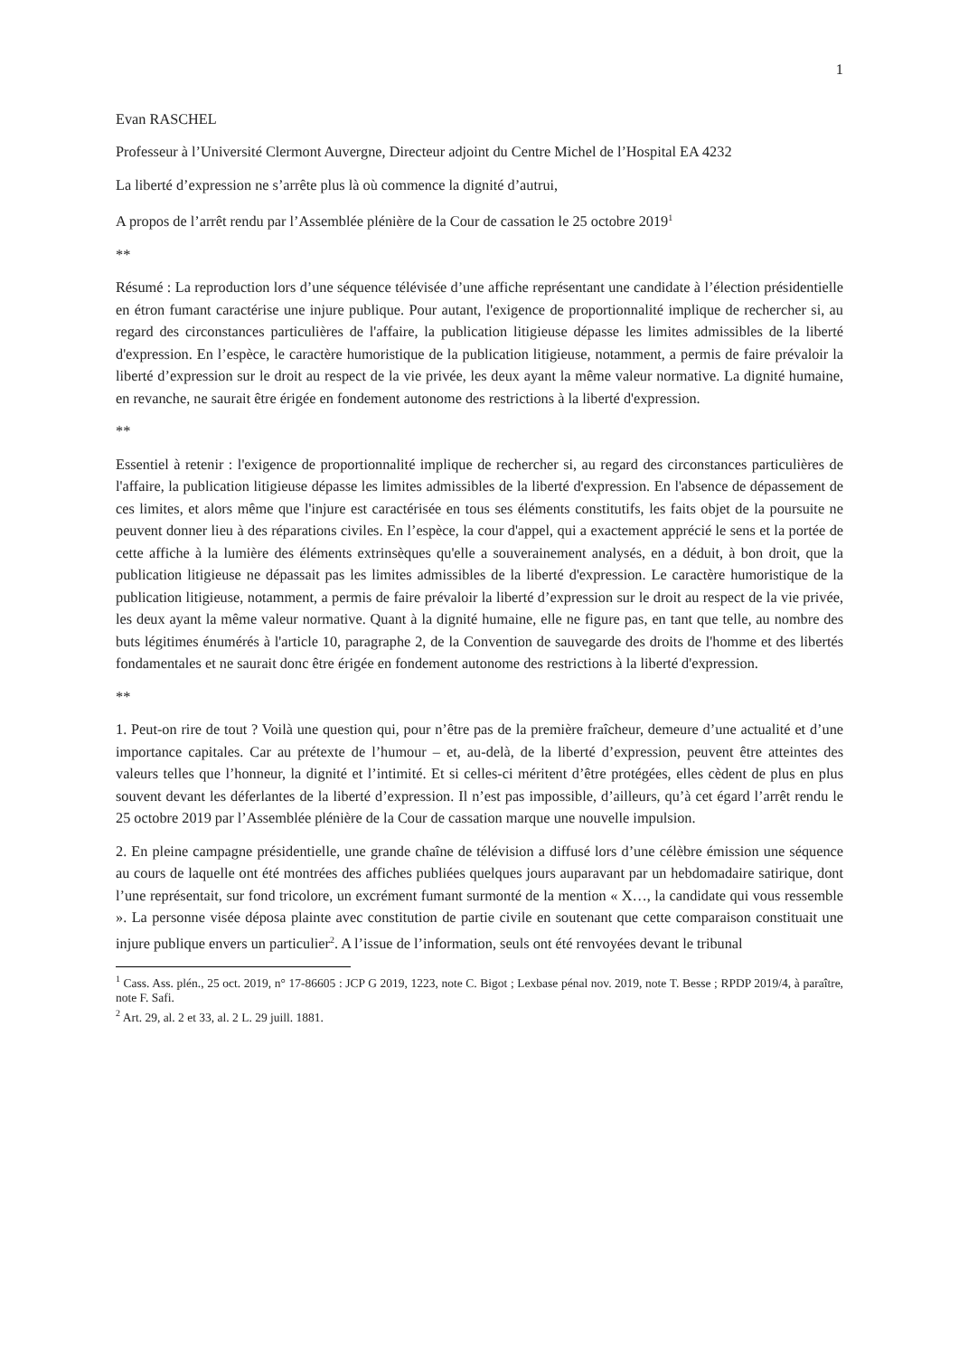1
Evan RASCHEL
Professeur à l’Université Clermont Auvergne, Directeur adjoint du Centre Michel de l’Hospital EA 4232
La liberté d’expression ne s’arrête plus là où commence la dignité d’autrui,
A propos de l’arrêt rendu par l’Assemblée plénière de la Cour de cassation le 25 octobre 2019<sup>1</sup>
**
Résumé : La reproduction lors d’une séquence télévisée d’une affiche représentant une candidate à l’élection présidentielle en étron fumant caractérise une injure publique. Pour autant, l'exigence de proportionnalité implique de rechercher si, au regard des circonstances particulières de l'affaire, la publication litigieuse dépasse les limites admissibles de la liberté d'expression. En l’espèce, le caractère humoristique de la publication litigieuse, notamment, a permis de faire prévaloir la liberté d’expression sur le droit au respect de la vie privée, les deux ayant la même valeur normative. La dignité humaine, en revanche, ne saurait être érigée en fondement autonome des restrictions à la liberté d'expression.
**
Essentiel à retenir : l'exigence de proportionnalité implique de rechercher si, au regard des circonstances particulières de l'affaire, la publication litigieuse dépasse les limites admissibles de la liberté d'expression. En l'absence de dépassement de ces limites, et alors même que l'injure est caractérisée en tous ses éléments constitutifs, les faits objet de la poursuite ne peuvent donner lieu à des réparations civiles. En l’espèce, la cour d'appel, qui a exactement apprécié le sens et la portée de cette affiche à la lumière des éléments extrinsèques qu'elle a souverainement analysés, en a déduit, à bon droit, que la publication litigieuse ne dépassait pas les limites admissibles de la liberté d'expression. Le caractère humoristique de la publication litigieuse, notamment, a permis de faire prévaloir la liberté d’expression sur le droit au respect de la vie privée, les deux ayant la même valeur normative. Quant à la dignité humaine, elle ne figure pas, en tant que telle, au nombre des buts légitimes énumérés à l'article 10, paragraphe 2, de la Convention de sauvegarde des droits de l'homme et des libertés fondamentales et ne saurait donc être érigée en fondement autonome des restrictions à la liberté d'expression.
**
1. Peut-on rire de tout ? Voilà une question qui, pour n’être pas de la première fraîcheur, demeure d’une actualité et d’une importance capitales. Car au prétexte de l’humour – et, au-delà, de la liberté d’expression, peuvent être atteintes des valeurs telles que l’honneur, la dignité et l’intimité. Et si celles-ci méritent d’être protégées, elles cèdent de plus en plus souvent devant les déferlantes de la liberté d’expression. Il n’est pas impossible, d’ailleurs, qu’à cet égard l’arrêt rendu le 25 octobre 2019 par l’Assemblée plénière de la Cour de cassation marque une nouvelle impulsion.
2. En pleine campagne présidentielle, une grande chaîne de télévision a diffusé lors d’une célèbre émission une séquence au cours de laquelle ont été montrées des affiches publiées quelques jours auparavant par un hebdomadaire satirique, dont l’une représentait, sur fond tricolore, un excrément fumant surmonté de la mention « X…, la candidate qui vous ressemble ». La personne visée déposa plainte avec constitution de partie civile en soutenant que cette comparaison constituait une injure publique envers un particulier<sup>2</sup>. A l’issue de l’information, seuls ont été renvoyées devant le tribunal
<sup>1</sup> Cass. Ass. plén., 25 oct. 2019, n° 17-86605 : JCP G 2019, 1223, note C. Bigot ; Lexbase pénal nov. 2019, note T. Besse ; RPDP 2019/4, à paraître, note F. Safi.
<sup>2</sup> Art. 29, al. 2 et 33, al. 2 L. 29 juill. 1881.